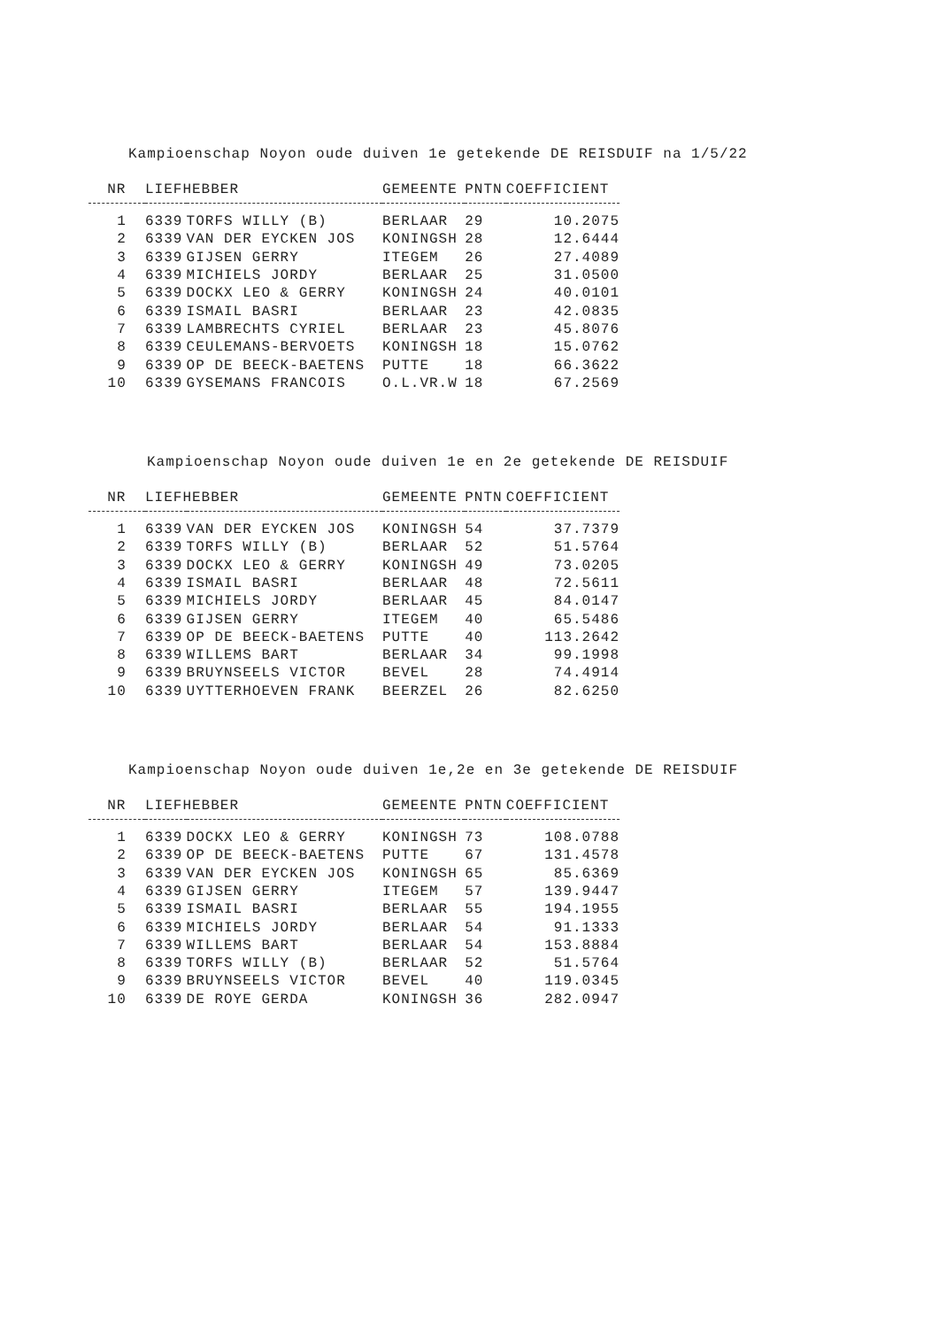Kampioenschap Noyon oude duiven 1e getekende DE REISDUIF na 1/5/22
| NR | LIEFHEBBER | | GEMEENTE | PNTN | COEFFICIENT |
| --- | --- | --- | --- | --- | --- |
| 1 | 6339 | TORFS WILLY (B) | BERLAAR | 29 | 10.2075 |
| 2 | 6339 | VAN DER EYCKEN JOS | KONINGSH | 28 | 12.6444 |
| 3 | 6339 | GIJSEN GERRY | ITEGEM | 26 | 27.4089 |
| 4 | 6339 | MICHIELS JORDY | BERLAAR | 25 | 31.0500 |
| 5 | 6339 | DOCKX LEO & GERRY | KONINGSH | 24 | 40.0101 |
| 6 | 6339 | ISMAIL BASRI | BERLAAR | 23 | 42.0835 |
| 7 | 6339 | LAMBRECHTS CYRIEL | BERLAAR | 23 | 45.8076 |
| 8 | 6339 | CEULEMANS-BERVOETS | KONINGSH | 18 | 15.0762 |
| 9 | 6339 | OP DE BEECK-BAETENS | PUTTE | 18 | 66.3622 |
| 10 | 6339 | GYSEMANS FRANCOIS | O.L.VR.W | 18 | 67.2569 |
Kampioenschap Noyon oude duiven 1e en 2e getekende DE REISDUIF
| NR | LIEFHEBBER | | GEMEENTE | PNTN | COEFFICIENT |
| --- | --- | --- | --- | --- | --- |
| 1 | 6339 | VAN DER EYCKEN JOS | KONINGSH | 54 | 37.7379 |
| 2 | 6339 | TORFS WILLY (B) | BERLAAR | 52 | 51.5764 |
| 3 | 6339 | DOCKX LEO & GERRY | KONINGSH | 49 | 73.0205 |
| 4 | 6339 | ISMAIL BASRI | BERLAAR | 48 | 72.5611 |
| 5 | 6339 | MICHIELS JORDY | BERLAAR | 45 | 84.0147 |
| 6 | 6339 | GIJSEN GERRY | ITEGEM | 40 | 65.5486 |
| 7 | 6339 | OP DE BEECK-BAETENS | PUTTE | 40 | 113.2642 |
| 8 | 6339 | WILLEMS BART | BERLAAR | 34 | 99.1998 |
| 9 | 6339 | BRUYNSEELS VICTOR | BEVEL | 28 | 74.4914 |
| 10 | 6339 | UYTTERHOEVEN FRANK | BEERZEL | 26 | 82.6250 |
Kampioenschap Noyon oude duiven 1e,2e en 3e getekende DE REISDUIF
| NR | LIEFHEBBER | | GEMEENTE | PNTN | COEFFICIENT |
| --- | --- | --- | --- | --- | --- |
| 1 | 6339 | DOCKX LEO & GERRY | KONINGSH | 73 | 108.0788 |
| 2 | 6339 | OP DE BEECK-BAETENS | PUTTE | 67 | 131.4578 |
| 3 | 6339 | VAN DER EYCKEN JOS | KONINGSH | 65 | 85.6369 |
| 4 | 6339 | GIJSEN GERRY | ITEGEM | 57 | 139.9447 |
| 5 | 6339 | ISMAIL BASRI | BERLAAR | 55 | 194.1955 |
| 6 | 6339 | MICHIELS JORDY | BERLAAR | 54 | 91.1333 |
| 7 | 6339 | WILLEMS BART | BERLAAR | 54 | 153.8884 |
| 8 | 6339 | TORFS WILLY (B) | BERLAAR | 52 | 51.5764 |
| 9 | 6339 | BRUYNSEELS VICTOR | BEVEL | 40 | 119.0345 |
| 10 | 6339 | DE ROYE GERDA | KONINGSH | 36 | 282.0947 |